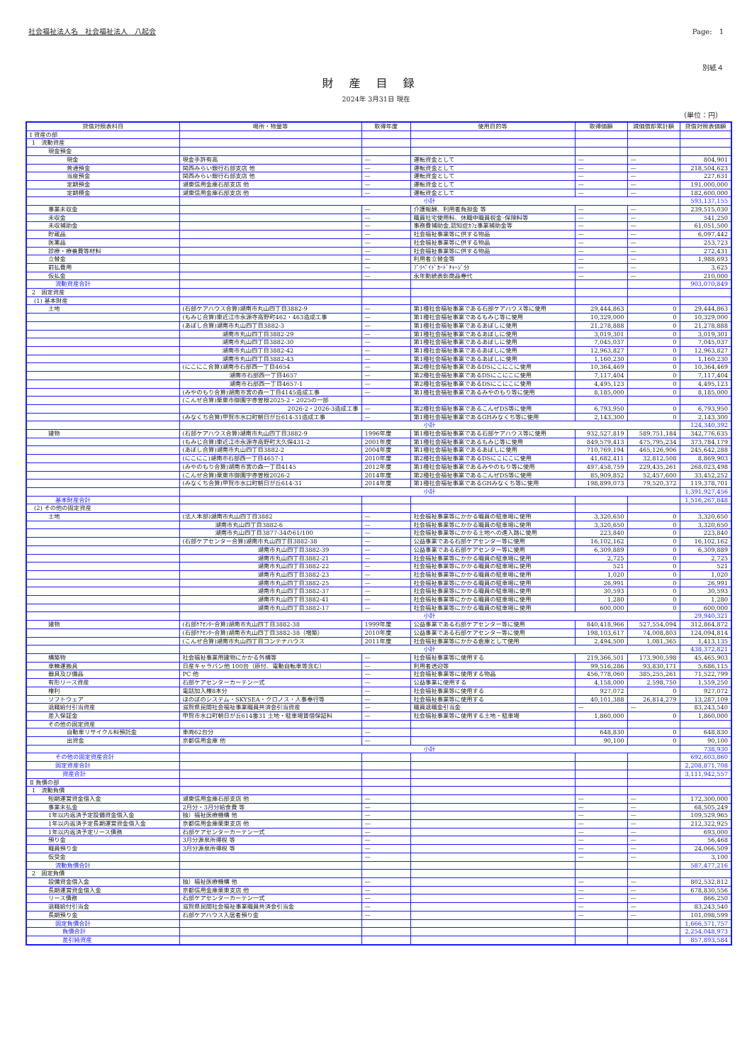社会福祉法人名　社会福祉法人　八起会 Page:　1
別紙４
財産目録
2024年 3月31日 現在
（単位：円）
| 貸借対照表科目 | 場所・物量等 | 取得年度 | 使用目的等 | 取得価額 | 減価償却累計額 | 貸借対照表価額 |
| --- | --- | --- | --- | --- | --- | --- |
| Ⅰ 資産の部 | | | | | | |
| 1 流動資産 | | | | | | |
| 現金預金 | | | | | | |
| 現金 | 現金手許有高 | — | 運転資金として | — | — | 804,901 |
| 普通預金 | 関西みらい銀行石部支店 他 | — | 運転資金として | — | — | 218,504,623 |
| 当座預金 | 関西みらい銀行石部支店 他 | — | 運転資金として | — | — | 227,631 |
| 定期預金 | 湖東信用金庫石部支店 他 | — | 運転資金として | — | — | 191,000,000 |
| 定期積金 | 湖東信用金庫石部支店 他 | — | 運転資金として | — | — | 182,600,000 |
| | 小計 | | | | | 593,137,155 |
| 事業未収金 | | — | 介護報酬、利用者負担金 等 | — | — | 239,515,030 |
| 未収金 | | — | 職員社宅使用料、休職中職員税金･保険料等 | — | — | 541,250 |
| 未収補助金 | | — | 事務費補助金,認知症ｶﾌｪ事業補助金等 | — | — | 61,051,500 |
| 貯蔵品 | | — | 社会福祉事業等に供する物品 | — | — | 6,097,442 |
| 医薬品 | | — | 社会福祉事業等に供する物品 | — | — | 253,723 |
| 診療・療養費等材料 | | — | 社会福祉事業等に供する物品 | — | — | 272,431 |
| 立替金 | | — | 利用者立替金等 | — | — | 1,988,693 |
| 前払費用 | | — | ﾌﾟﾘﾍﾟｲﾄﾞｶｰﾄﾞﾁｬｰｼﾞ分 | — | — | 3,625 |
| 仮払金 | | — | 永年勤続表彰商品券代 | — | — | 210,000 |
| 流動資産合計 | | | | | | 903,070,849 |
| 2 固定資産 | | | | | | |
| (1) 基本財産 | | | | | | |
| 土地 | (石部ケアハウス合算)湖南市丸山四丁目3882-9 | — | 第1種社会福祉事業である石部ケアハウス等に使用 | 29,444,863 | 0 | 29,444,863 |
| | (もみじ合算)東近江市永源寺高野町462・463造成工事 | — | 第1種社会福祉事業であるもみじ等に使用 | 10,329,000 | 0 | 10,329,000 |
| | (あぼし合算)湖南市丸山四丁目3882-3 | — | 第1種社会福祉事業であるあぼしに使用 | 21,278,888 | 0 | 21,278,888 |
| | 湖南市丸山四丁目3882-29 | — | 第1種社会福祉事業であるあぼしに使用 | 3,019,301 | 0 | 3,019,301 |
| | 湖南市丸山四丁目3882-30 | — | 第1種社会福祉事業であるあぼしに使用 | 7,045,037 | 0 | 7,045,037 |
| | 湖南市丸山四丁目3882-42 | — | 第1種社会福祉事業であるあぼしに使用 | 12,963,827 | 0 | 12,963,827 |
| | 湖南市丸山四丁目3882-43 | — | 第1種社会福祉事業であるあぼしに使用 | 1,160,230 | 0 | 1,160,230 |
| | (にこにこ合算)湖南市石部西一丁目4654 | — | 第2種社会福祉事業であるDSにこにこに使用 | 10,364,469 | 0 | 10,364,469 |
| | 湖南市石部西一丁目4657 | — | 第2種社会福祉事業であるDSにこにこに使用 | 7,117,404 | 0 | 7,117,404 |
| | 湖南市石部西一丁目4657-1 | — | 第2種社会福祉事業であるDSにこにこに使用 | 4,495,123 | 0 | 4,495,123 |
| | (みやのもり合算)湖南市宮の森一丁目4145造成工事 | — | 第1種社会福祉事業であるみやのもり等に使用 | 8,185,000 | 0 | 8,185,000 |
| | (こんぜ合算)栗東市御園字赤曽根2025-2・2025の一部 | | | | | |
| | 2026-2・2026-3造成工事 | — | 第2種社会福祉事業であるこんぜDS等に使用 | 6,793,950 | 0 | 6,793,950 |
| | (みなくち合算)甲賀市水口町朝日が丘614-31造成工事 | — | 第1種社会福祉事業であるGHみなくち等に使用 | 2,143,300 | 0 | 2,143,300 |
| | 小計 | | | | | 124,340,392 |
| 建物 | (石部ケアハウス合算)湖南市丸山四丁目3882-9 | 1996年度 | 第1種社会福祉事業である石部ケアハウス等に使用 | 932,527,819 | 589,751,184 | 342,776,635 |
| | (もみじ合算)東近江市永源寺高野町大久保431-2 | 2001年度 | 第1種社会福祉事業であるもみじ等に使用 | 849,579,413 | 475,795,234 | 373,784,179 |
| | (あぼし合算)湖南市丸山四丁目3882-2 | 2004年度 | 第1種社会福祉事業であるあぼしに使用 | 710,769,194 | 465,126,906 | 245,642,288 |
| | (にこにこ)湖南市石部西一丁目4657-1 | 2010年度 | 第2種社会福祉事業であるDSにこにこに使用 | 41,682,411 | 32,812,508 | 8,869,903 |
| | (みやのもり合算)湖南市宮の森一丁目4145 | 2012年度 | 第1種社会福祉事業であるみやのもり等に使用 | 497,458,759 | 229,435,261 | 268,023,498 |
| | (こんぜ合算)栗東市御園字赤曽根2026-2 | 2014年度 | 第2種社会福祉事業であるこんぜDS等に使用 | 85,909,852 | 52,457,600 | 33,452,252 |
| | (みなくち合算)甲賀市水口町朝日が丘614-31 | 2014年度 | 第1種社会福祉事業であるGHみなくち等に使用 | 198,899,073 | 79,520,372 | 119,378,701 |
| | 小計 | | | | | 1,391,927,456 |
| 基本財産合計 | | | | | | 1,516,267,848 |
| (2) その他の固定資産 | | | | | | |
| 土地 | (法人本部)湖南市丸山四丁目3882 | — | 社会福祉事業等にかかる職員の駐車場に使用 | 3,320,650 | 0 | 3,320,650 |
| | 湖南市丸山四丁目3882-6 | — | 社会福祉事業等にかかる職員の駐車場に使用 | 3,320,650 | 0 | 3,320,650 |
| | 湖南市丸山四丁目3877-34の61/100 | — | 社会福祉事業等にかかる土地への進入路に使用 | 223,840 | 0 | 223,840 |
| | (石部ケアセンター合算)湖南市丸山四丁目3882-38 | — | 公益事業である石部ケアセンター等に使用 | 16,102,162 | 0 | 16,102,162 |
| | 湖南市丸山四丁目3882-39 | — | 公益事業である石部ケアセンター等に使用 | 6,309,889 | 0 | 6,309,889 |
| | 湖南市丸山四丁目3882-21 | — | 社会福祉事業等にかかる職員の駐車場に使用 | 2,725 | 0 | 2,725 |
| | 湖南市丸山四丁目3882-22 | — | 社会福祉事業等にかかる職員の駐車場に使用 | 521 | 0 | 521 |
| | 湖南市丸山四丁目3882-23 | — | 社会福祉事業等にかかる職員の駐車場に使用 | 1,020 | 0 | 1,020 |
| | 湖南市丸山四丁目3882-25 | — | 社会福祉事業等にかかる職員の駐車場に使用 | 26,991 | 0 | 26,991 |
| | 湖南市丸山四丁目3882-37 | — | 社会福祉事業等にかかる職員の駐車場に使用 | 30,593 | 0 | 30,593 |
| | 湖南市丸山四丁目3882-41 | — | 社会福祉事業等にかかる職員の駐車場に使用 | 1,280 | 0 | 1,280 |
| | 湖南市丸山四丁目3882-17 | — | 社会福祉事業等にかかる職員の駐車場に使用 | 600,000 | 0 | 600,000 |
| | 小計 | | | | | 29,940,321 |
| 建物 | (石部ｹｱｾﾝﾀｰ合算)湖南市丸山四丁目3882-38 | 1999年度 | 公益事業である石部ケアセンター等に使用 | 840,418,966 | 527,554,094 | 312,864,872 |
| | (石部ｹｱｾﾝﾀｰ合算)湖南市丸山四丁目3882-38（増築） | 2010年度 | 公益事業である石部ケアセンター等に使用 | 198,103,617 | 74,008,803 | 124,094,814 |
| | (こんぜ合算)湖南市丸山四丁目コンテナハウス | 2011年度 | 社会福祉事業等にかかる倉庫として使用 | 2,494,500 | 1,081,365 | 1,413,135 |
| | 小計 | | | | | 438,372,821 |
| 構築物 | 社会福祉事業用建物にかかる外構等 | — | 社会福祉事業等に使用する | 219,366,501 | 173,900,598 | 45,465,903 |
| 車輌運搬具 | 日産キャラバン他 100台（原付、電動自転車等含む） | — | 利用者送迎等 | 99,516,286 | 93,830,171 | 5,686,115 |
| 器具及び備品 | PC 他 | — | 社会福祉事業等に使用する物品 | 456,778,060 | 385,255,261 | 71,522,799 |
| 有形リース資産 | 石部ケアセンターカーテン一式 | — | 公益事業に使用する | 4,158,000 | 2,598,750 | 1,559,250 |
| 権利 | 電話加入権8本分 | — | 社会福祉事業等に使用する | 927,072 | 0 | 927,072 |
| ソフトウェア | ほのぼのシステム・SKYSEA・クロノス・人事奉行等 | — | 社会福祉事業等に使用する | 40,101,388 | 26,814,279 | 13,287,109 |
| 退職給付引当資産 | 滋賀県民間社会福祉事業職員共済会引当資産 | — | 職員退職金引当金 | — | — | 83,243,540 |
| 差入保証金 | 甲賀市水口町朝日が丘614番31 土地・駐車場賃借保証料 | — | 社会福祉事業等に使用する土地・駐車場 | 1,860,000 | 0 | 1,860,000 |
| その他の固定資産 | | | | | | |
| 自動車リサイクル料預託金 | 車両62台分 | — | | 648,830 | 0 | 648,830 |
| 出資金 | 京都信用金庫 他 | — | | 90,100 | 0 | 90,100 |
| | 小計 | | | | | 738,930 |
| その他の固定資産合計 | | | | | | 692,603,860 |
| 固定資産合計 | | | | | | 2,208,871,708 |
| 資産合計 | | | | | | 3,111,942,557 |
| Ⅱ 負債の部 | | | | | | |
| 1 流動負債 | | | | | | |
| 短期運営資金借入金 | 湖東信用金庫石部支店 他 | — | | — | — | 172,300,000 |
| 事業未払金 | 2月分・3月分給食費 等 | — | | — | — | 68,505,249 |
| 1年以内返済予定設備資金借入金 | 独）福祉医療機構 他 | — | | — | — | 109,529,965 |
| 1年以内返済予定長期運営資金借入金 | 京都信用金庫栗東支店 他 | — | | — | — | 212,322,925 |
| 1年以内返済予定リース債務 | 石部ケアセンターカーテン一式 | — | | — | — | 693,000 |
| 預り金 | 3月分源泉所得税 等 | — | | — | — | 56,468 |
| 職員預り金 | 3月分源泉所得税 等 | — | | — | — | 24,066,509 |
| 仮受金 | | — | | — | — | 3,100 |
| 流動負債合計 | | | | | | 587,477,216 |
| 2 固定負債 | | | | | | |
| 設備資金借入金 | 独）福祉医療機構 他 | — | | — | — | 802,532,812 |
| 長期運営資金借入金 | 京都信用金庫栗東支店 他 | — | | — | — | 678,830,556 |
| リース債務 | 石部ケアセンターカーテン一式 | — | | — | — | 866,250 |
| 退職給付引当金 | 滋賀県民間社会福祉事業職員共済会引当金 | — | | — | — | 83,243,540 |
| 長期預り金 | 石部ケアハウス入居者預り金 | — | | — | — | 101,098,599 |
| 固定負債合計 | | | | | | 1,666,571,757 |
| 負債合計 | | | | | | 2,254,048,973 |
| 差引純資産 | | | | | | 857,893,584 |